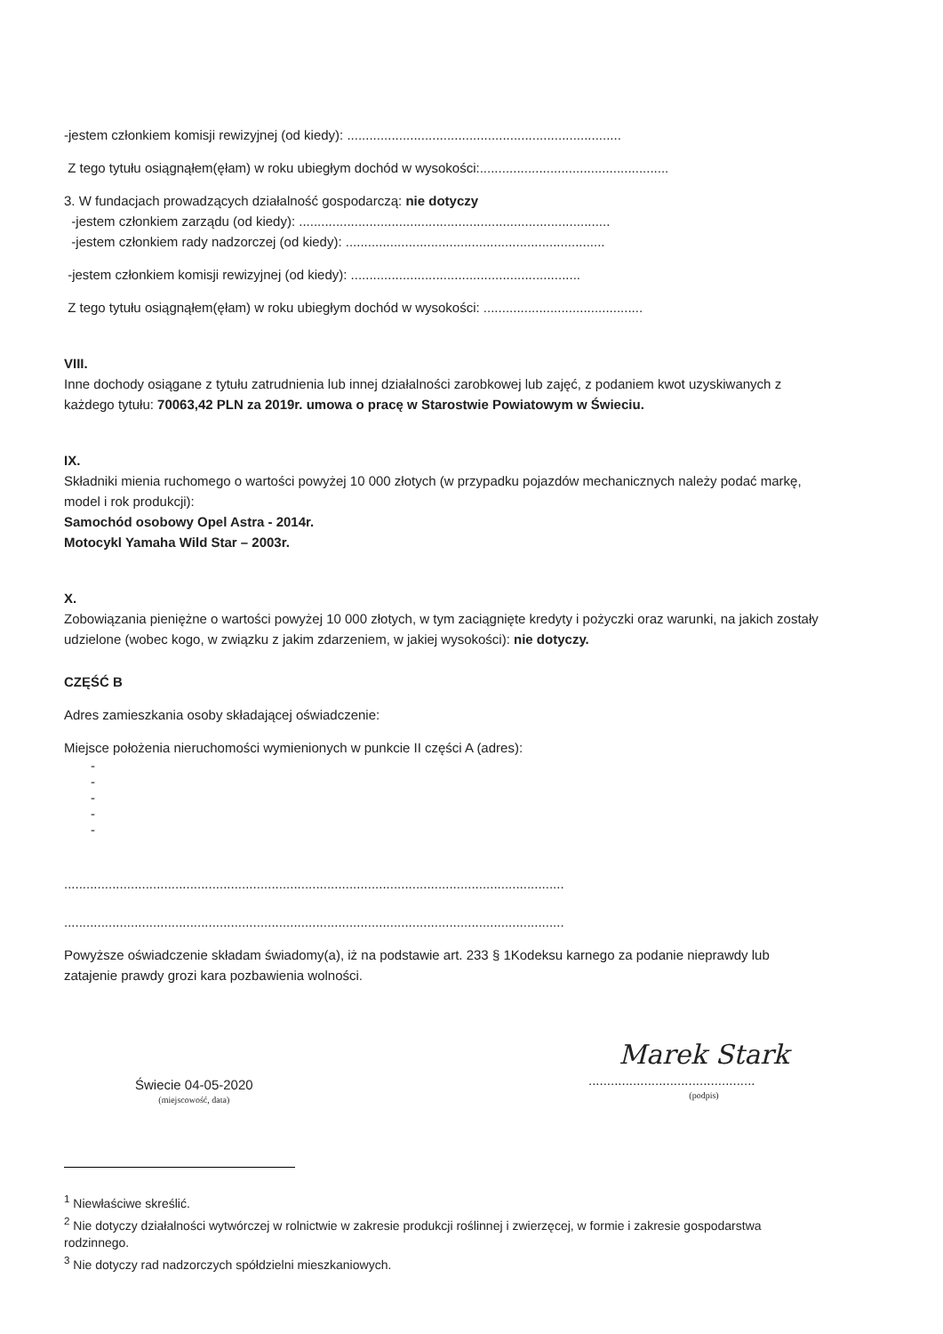-jestem członkiem komisji rewizyjnej (od kiedy): ..........................................................................
Z tego tytułu osiągnąłem(ęłam) w roku ubiegłym dochód w wysokości:...................................................
3. W fundacjach prowadzących działalność gospodarczą: nie dotyczy
-jestem członkiem zarządu (od kiedy): ....................................................................................
-jestem członkiem rady nadzorczej (od kiedy): ......................................................................
-jestem członkiem komisji rewizyjnej (od kiedy): ..............................................................
Z tego tytułu osiągnąłem(ęłam) w roku ubiegłym dochód w wysokości: ...........................................
VIII.
Inne dochody osiągane z tytułu zatrudnienia lub innej działalności zarobkowej lub zajęć, z podaniem kwot uzyskiwanych z każdego tytułu: 70063,42 PLN za 2019r. umowa o pracę w Starostwie Powiatowym w Świeciu.
IX.
Składniki mienia ruchomego o wartości powyżej 10 000 złotych (w przypadku pojazdów mechanicznych należy podać markę, model i rok produkcji):
Samochód osobowy Opel Astra - 2014r.
Motocykl Yamaha Wild Star – 2003r.
X.
Zobowiązania pieniężne o wartości powyżej 10 000 złotych, w tym zaciągnięte kredyty i pożyczki oraz warunki, na jakich zostały udzielone (wobec kogo, w związku z jakim zdarzeniem, w jakiej wysokości): nie dotyczy.
CZĘŚĆ B
Adres zamieszkania osoby składającej oświadczenie:
Miejsce położenia nieruchomości wymienionych w punkcie II części A (adres):
-
-
-
-
-
.......................................................................................................................................
.......................................................................................................................................
Powyższe oświadczenie składam świadomy(a), iż na podstawie art. 233 § 1Kodeksu karnego za podanie nieprawdy lub zatajenie prawdy grozi kara pozbawienia wolności.
Świecie 04-05-2020
(miejscowość, data)
Marek Stark
.............................................
(podpis)
<sup>1</sup> Niewłaściwe skreślić.
<sup>2</sup> Nie dotyczy działalności wytwórczej w rolnictwie w zakresie produkcji roślinnej i zwierzęcej, w formie i zakresie gospodarstwa rodzinnego.
<sup>3</sup> Nie dotyczy rad nadzorczych spółdzielni mieszkaniowych.